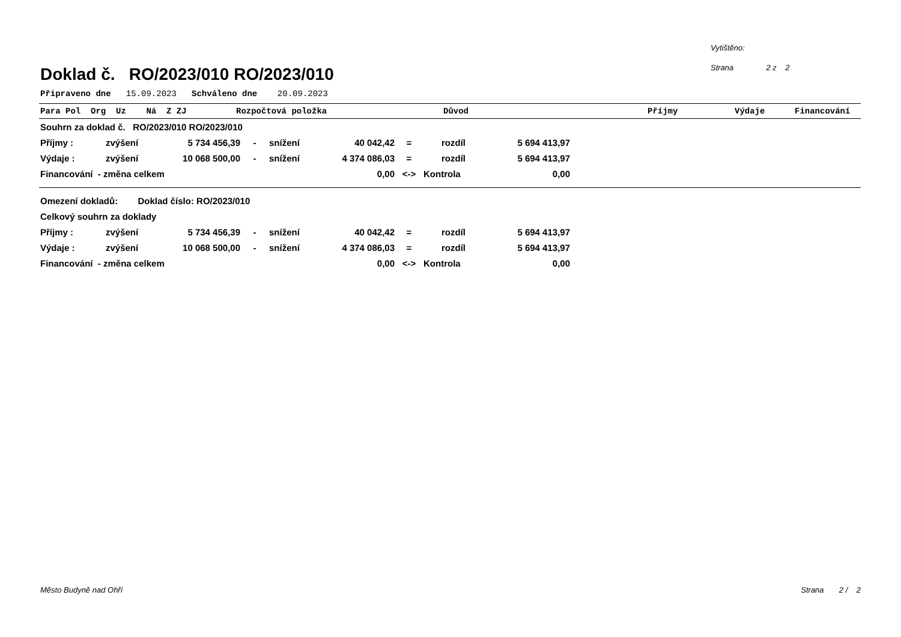Vytištěno:
Strana 2 z 2
Doklad č. RO/2023/010 RO/2023/010
Připraveno dne 15.09.2023 Schváleno dne 20.09.2023
Para Pol Org Uz Ná Z ZJ Rozpočtová položka Důvod Příjmy Výdaje Financování
| Souhrn za doklad č. RO/2023/010 RO/2023/010 | | | | | | | | |
| Příjmy : | zvýšení | 5 734 456,39 | - | snížení | 40 042,42 | = | rozdíl | 5 694 413,97 |
| Výdaje : | zvýšení | 10 068 500,00 | - | snížení | 4 374 086,03 | = | rozdíl | 5 694 413,97 |
| Financování - změna celkem | | | | | 0,00 | <-> | Kontrola | 0,00 |
| Omezení dokladů: Doklad číslo: RO/2023/010 | | | | | | | | |
| Celkový souhrn za doklady | | | | | | | | |
| Příjmy : | zvýšení | 5 734 456,39 | - | snížení | 40 042,42 | = | rozdíl | 5 694 413,97 |
| Výdaje : | zvýšení | 10 068 500,00 | - | snížení | 4 374 086,03 | = | rozdíl | 5 694 413,97 |
| Financování - změna celkem | | | | | 0,00 | <-> | Kontrola | 0,00 |
Město Budyně nad Ohří Strana 2 / 2